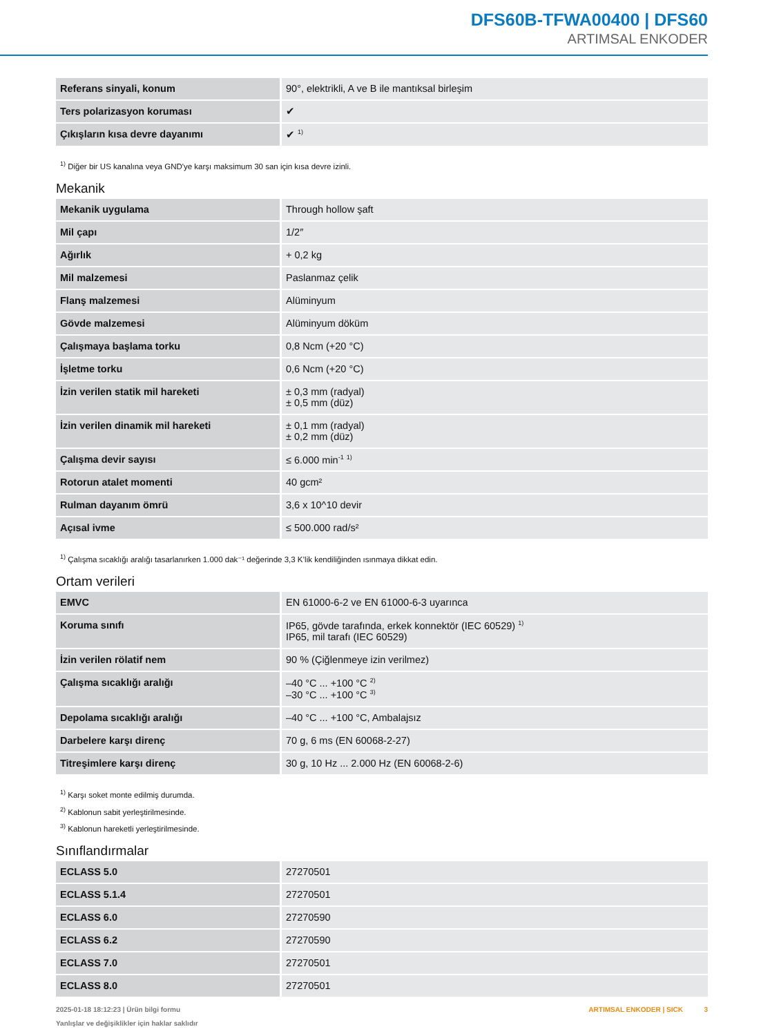DFS60B-TFWA00400 | DFS60
ARTIMSAL ENKODER
| Referans sinyali, konum | 90°, elektrikli, A ve B ile mantıksal birleşim |
| Ters polarizasyon koruması | ✔ |
| Çıkışların kısa devre dayanımı | ✔ <sup>1)</sup> |
<sup>1)</sup> Diğer bir US kanalına veya GND'ye karşı maksimum 30 san için kısa devre izinli.
Mekanik
| Mekanik uygulama | Through hollow şaft |
| Mil çapı | 1/2″ |
| Ağırlık | + 0,2 kg |
| Mil malzemesi | Paslanmaz çelik |
| Flanş malzemesi | Alüminyum |
| Gövde malzemesi | Alüminyum döküm |
| Çalışmaya başlama torku | 0,8 Ncm (+20 °C) |
| İşletme torku | 0,6 Ncm (+20 °C) |
| İzin verilen statik mil hareketi | ± 0,3 mm (radyal) ± 0,5 mm (düz) |
| İzin verilen dinamik mil hareketi | ± 0,1 mm (radyal) ± 0,2 mm (düz) |
| Çalışma devir sayısı | ≤ 6.000 min<sup>-1</sup> <sup>1)</sup> |
| Rotorun atalet momenti | 40 gcm² |
| Rulman dayanım ömrü | 3,6 x 10^10 devir |
| Açısal ivme | ≤ 500.000 rad/s² |
<sup>1)</sup> Çalışma sıcaklığı aralığı tasarlanırken 1.000 dak⁻¹ değerinde 3,3 K’lik kendiliğinden ısınmaya dikkat edin.
Ortam verileri
| EMVC | EN 61000-6-2 ve EN 61000-6-3 uyarınca |
| Koruma sınıfı | IP65, gövde tarafında, erkek konnektör (IEC 60529) <sup>1)</sup> IP65, mil tarafı (IEC 60529) |
| İzin verilen rölatif nem | 90 % (Çiğlenmeye izin verilmez) |
| Çalışma sıcaklığı aralığı | –40 °C ... +100 °C <sup>2)</sup> –30 °C ... +100 °C <sup>3)</sup> |
| Depolama sıcaklığı aralığı | –40 °C ... +100 °C, Ambalajsız |
| Darbelere karşı direnç | 70 g, 6 ms (EN 60068-2-27) |
| Titreşimlere karşı direnç | 30 g, 10 Hz ... 2.000 Hz (EN 60068-2-6) |
<sup>1)</sup> Karşı soket monte edilmiş durumda.
<sup>2)</sup> Kablonun sabit yerleştirilmesinde.
<sup>3)</sup> Kablonun hareketli yerleştirilmesinde.
Sınıflandırmalar
| ECLASS 5.0 | 27270501 |
| ECLASS 5.1.4 | 27270501 |
| ECLASS 6.0 | 27270590 |
| ECLASS 6.2 | 27270590 |
| ECLASS 7.0 | 27270501 |
| ECLASS 8.0 | 27270501 |
2025-01-18 18:12:23 | Ürün bilgi formu
Yanlışlar ve değişiklikler için haklar saklıdır
ARTIMSAL ENKODER | SICK 3